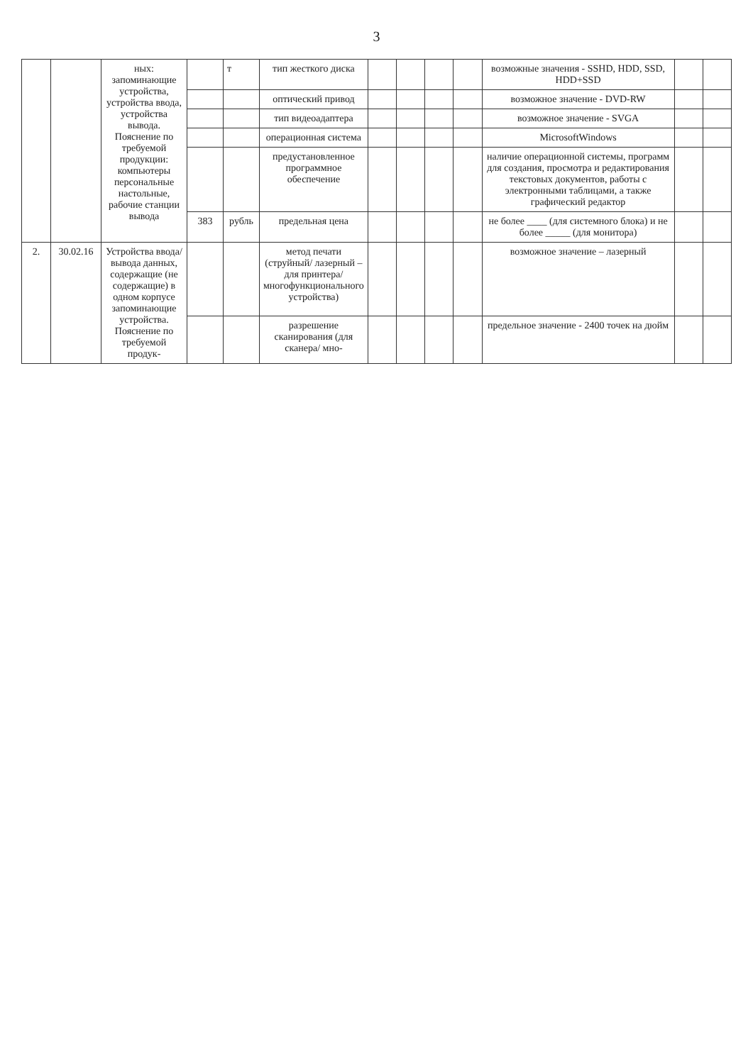3
| | | ных: запоминающие устройства, устройства ввода, устройства вывода. Пояснение по требуемой продукции: компьютеры персональные настольные, рабочие станции вывода | | т | тип жесткого диска | | | | | возможные значения - SSHD, HDD, SSD, HDD+SSD | | |
| | | | | | оптический привод | | | | | возможное значение - DVD-RW | | |
| | | | | | тип видеоадаптера | | | | | возможное значение - SVGA | | |
| | | | | | операционная система | | | | | MicrosoftWindows | | |
| | | | | | предустановленное программное обеспечение | | | | | наличие операционной системы, программ для создания, просмотра и редактирования текстовых документов, работы с электронными таблицами, а также графический редактор | | |
| | | | 383 | рубль | предельная цена | | | | | не более ____ (для системного блока) и не более _____ (для монитора) | | |
| 2. | 30.02.16 | Устройства ввода/вывода данных, содержащие (не содержащие) в одном корпусе запоминающие устройства. Пояснение по требуемой продук- | | | метод печати (струйный/ лазерный – для принтера/ многофункционального устройства) | | | | | возможное значение – лазерный | | |
| | | | | | разрешение сканирования (для сканера/ мно- | | | | | предельное значение - 2400 точек на дюйм | | |